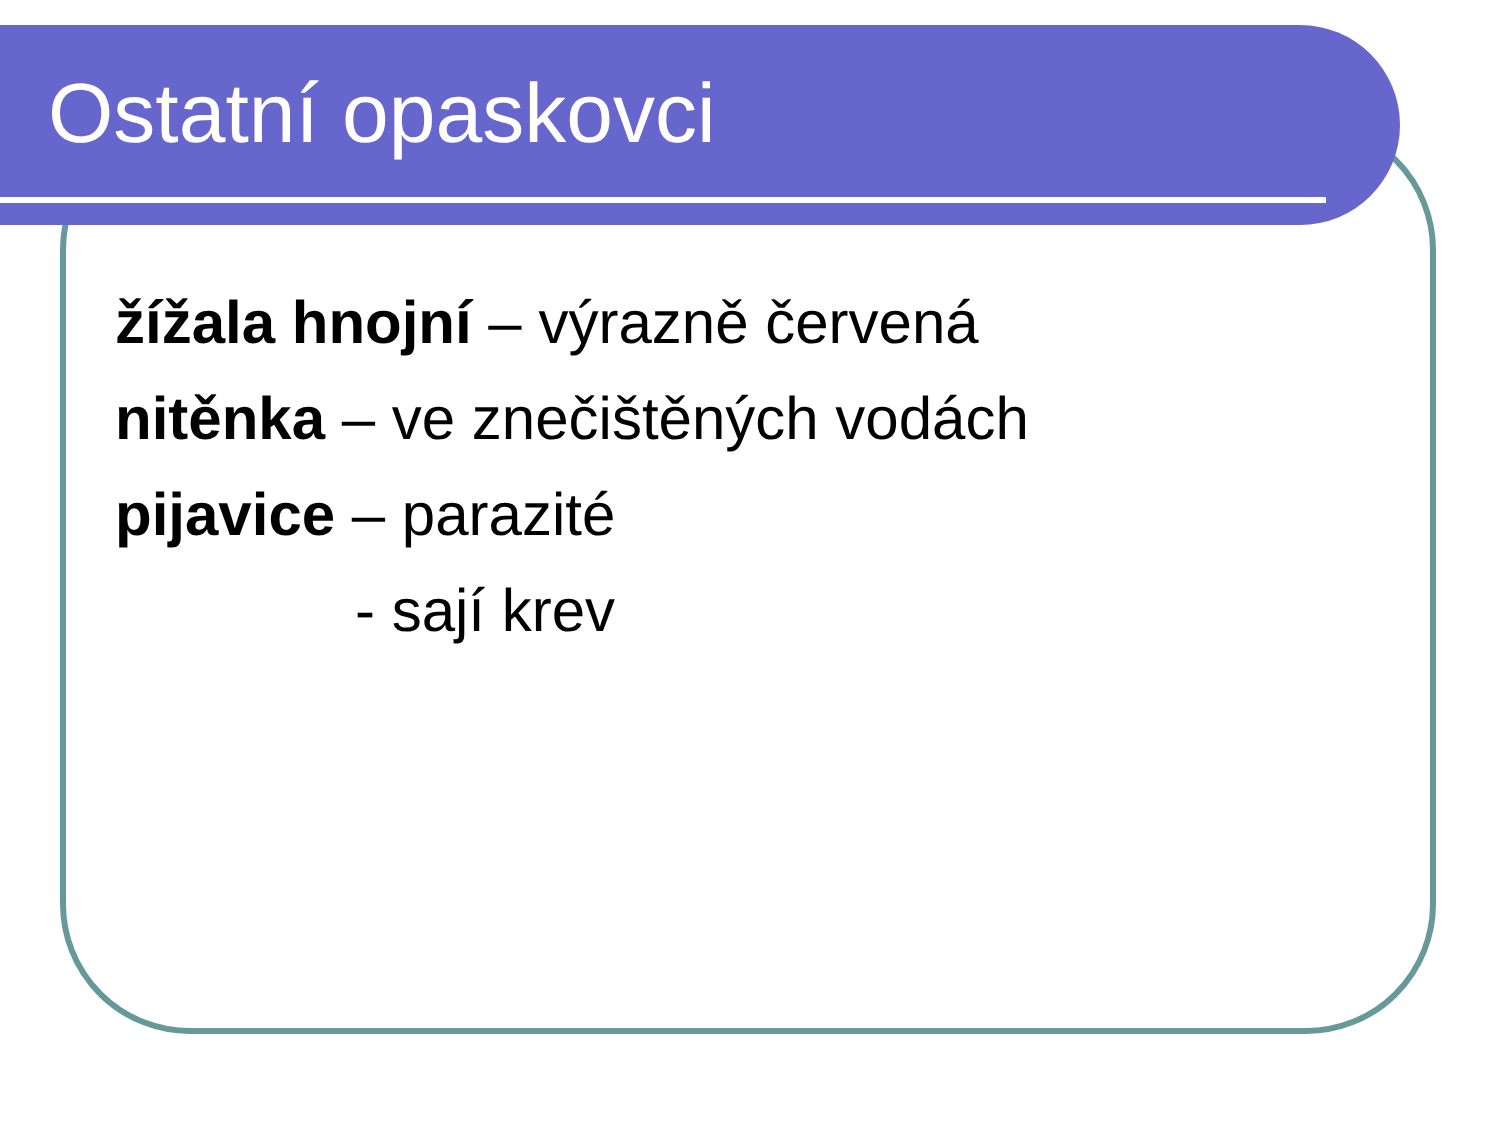Ostatní opaskovci
žížala hnojní – výrazně červená
nitěnka – ve znečištěných vodách
pijavice – parazité
- sají krev